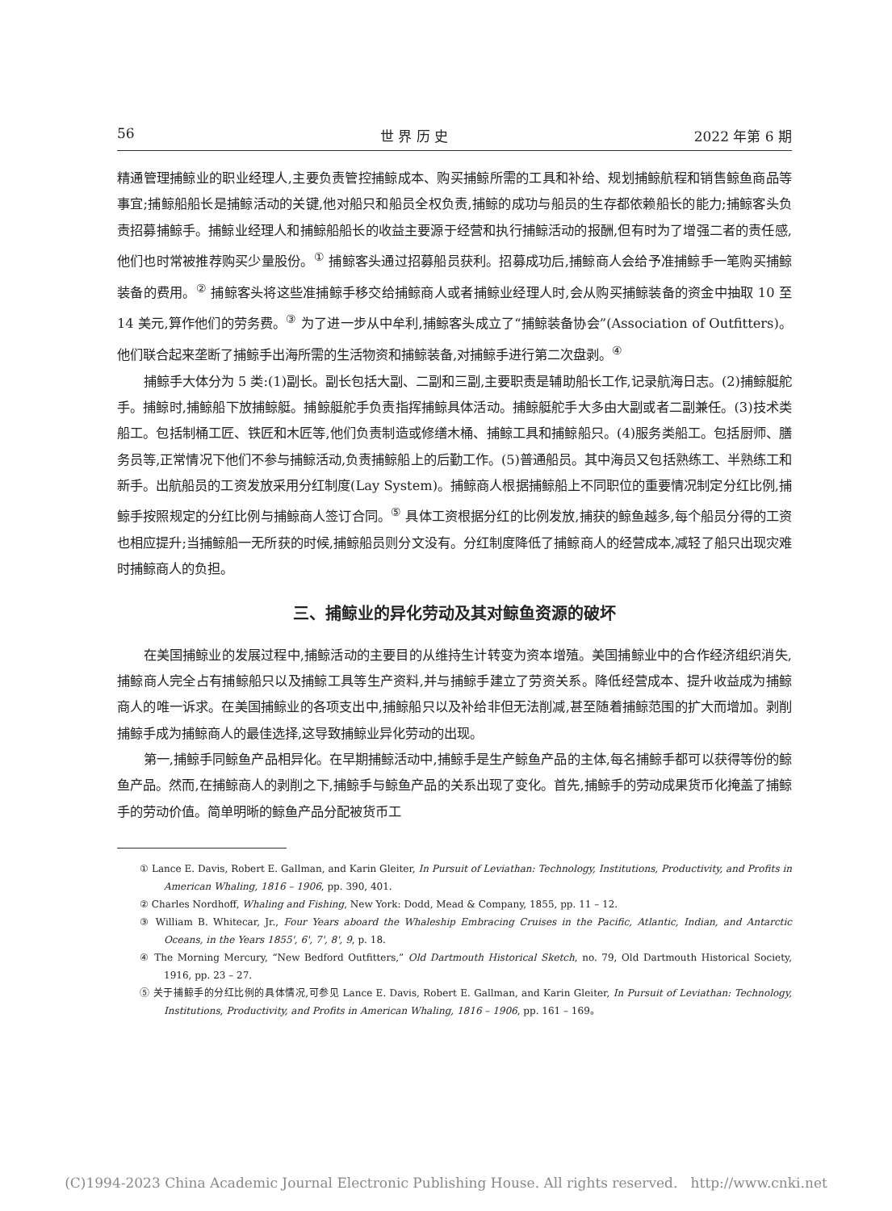56 世 界 历 史 2022 年第 6 期
精通管理捕鲸业的职业经理人,主要负责管控捕鲸成本、购买捕鲸所需的工具和补给、规划捕鲸航程和销售鲸鱼商品等事宜;捕鲸船船长是捕鲸活动的关键,他对船只和船员全权负责,捕鲸的成功与船员的生存都依赖船长的能力;捕鲸客头负责招募捕鲸手。捕鲸业经理人和捕鲸船船长的收益主要源于经营和执行捕鲸活动的报酬,但有时为了增强二者的责任感,他们也时常被推荐购买少量股份。<sup>①</sup> 捕鲸客头通过招募船员获利。招募成功后,捕鲸商人会给予准捕鲸手一笔购买捕鲸装备的费用。<sup>②</sup> 捕鲸客头将这些准捕鲸手移交给捕鲸商人或者捕鲸业经理人时,会从购买捕鲸装备的资金中抽取 10 至 14 美元,算作他们的劳务费。<sup>③</sup> 为了进一步从中牟利,捕鲸客头成立了“捕鲸装备协会”(Association of Outfitters)。他们联合起来垄断了捕鲸手出海所需的生活物资和捕鲸装备,对捕鲸手进行第二次盘剥。<sup>④</sup>
捕鲸手大体分为 5 类:(1)副长。副长包括大副、二副和三副,主要职责是辅助船长工作,记录航海日志。(2)捕鲸艇舵手。捕鲸时,捕鲸船下放捕鲸艇。捕鲸艇舵手负责指挥捕鲸具体活动。捕鲸艇舵手大多由大副或者二副兼任。(3)技术类船工。包括制桶工匠、铁匠和木匠等,他们负责制造或修缮木桶、捕鲸工具和捕鲸船只。(4)服务类船工。包括厨师、膳务员等,正常情况下他们不参与捕鲸活动,负责捕鲸船上的后勤工作。(5)普通船员。其中海员又包括熟练工、半熟练工和新手。出航船员的工资发放采用分红制度(Lay System)。捕鲸商人根据捕鲸船上不同职位的重要情况制定分红比例,捕鲸手按照规定的分红比例与捕鲸商人签订合同。<sup>⑤</sup> 具体工资根据分红的比例发放,捕获的鲸鱼越多,每个船员分得的工资也相应提升;当捕鲸船一无所获的时候,捕鲸船员则分文没有。分红制度降低了捕鲸商人的经营成本,减轻了船只出现灾难时捕鲸商人的负担。
三、捕鲸业的异化劳动及其对鲸鱼资源的破坏
在美国捕鲸业的发展过程中,捕鲸活动的主要目的从维持生计转变为资本增殖。美国捕鲸业中的合作经济组织消失,捕鲸商人完全占有捕鲸船只以及捕鲸工具等生产资料,并与捕鲸手建立了劳资关系。降低经营成本、提升收益成为捕鲸商人的唯一诉求。在美国捕鲸业的各项支出中,捕鲸船只以及补给非但无法削减,甚至随着捕鲸范围的扩大而增加。剥削捕鲸手成为捕鲸商人的最佳选择,这导致捕鲸业异化劳动的出现。
第一,捕鲸手同鲸鱼产品相异化。在早期捕鲸活动中,捕鲸手是生产鲸鱼产品的主体,每名捕鲸手都可以获得等份的鲸鱼产品。然而,在捕鲸商人的剥削之下,捕鲸手与鲸鱼产品的关系出现了变化。首先,捕鲸手的劳动成果货币化掩盖了捕鲸手的劳动价值。简单明晰的鲸鱼产品分配被货币工
① Lance E. Davis, Robert E. Gallman, and Karin Gleiter, In Pursuit of Leviathan: Technology, Institutions, Productivity, and Profits in American Whaling, 1816 – 1906, pp. 390, 401.
② Charles Nordhoff, Whaling and Fishing, New York: Dodd, Mead & Company, 1855, pp. 11 – 12.
③ William B. Whitecar, Jr., Four Years aboard the Whaleship Embracing Cruises in the Pacific, Atlantic, Indian, and Antarctic Oceans, in the Years 1855', 6', 7', 8', 9, p. 18.
④ The Morning Mercury, “New Bedford Outfitters,” Old Dartmouth Historical Sketch, no. 79, Old Dartmouth Historical Society, 1916, pp. 23 – 27.
⑤ 关于捕鲸手的分红比例的具体情况,可参见 Lance E. Davis, Robert E. Gallman, and Karin Gleiter, In Pursuit of Leviathan: Technology, Institutions, Productivity, and Profits in American Whaling, 1816 – 1906, pp. 161 – 169。
(C)1994-2023 China Academic Journal Electronic Publishing House. All rights reserved. http://www.cnki.net